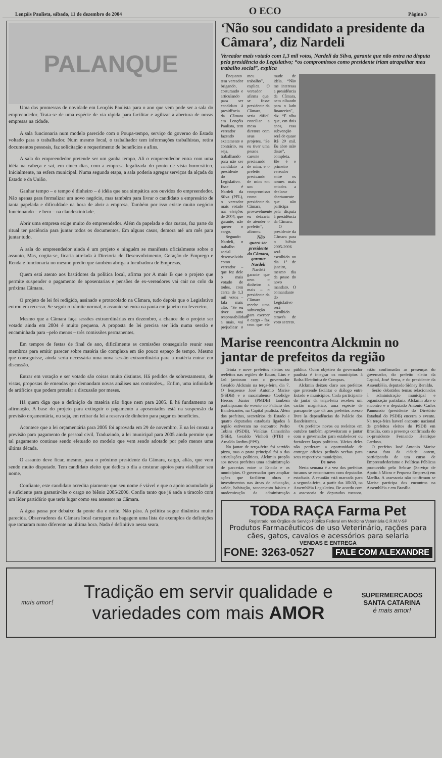Lençóis Paulista, sábado, 11 de dezembro de 2004 O ECO Página 3
PALANQUE
Uma das promessas de novidade em Lençóis Paulista para o ano que vem pode ser a sala do empreendedor. Trata-se de uma espécie de via rápida para facilitar e agilizar a abertura de novas empresas na cidade.
A sala funcionaria num modelo parecido com o Poupa-tempo, serviço do governo do Estado voltado para o trabalhador. Num mesmo local, o trabalhador tem informações trabalhistas, retira documentos pessoais, faz solicitação e requerimento de benefícios e afins.
A sala do empreendedor pretende ser um ganha tempo. Ali o empreendedor entra com uma idéia na cabeça e sai, em cinco dias, com a empresa legalizada do ponto de vista burocrático. Inicialmente, na esfera municipal. Numa segunda etapa, a sala poderia agregar serviços da alçada do Estado e da União.
Ganhar tempo – e tempo é dinheiro – é idéia que soa simpática aos ouvidos do empreendedor. Não apenas para formalizar um novo negócio, mas também para livrar o candidato a empresário de tanta papelada e dificuldade na hora de abrir a empresa. Também por isso existe muito negócio funcionando – e bem – na clandestinidade.
Abrir uma empresa exige muito do empreendedor. Além da papelada e dos custos, faz parte do ritual ter paciência para juntar todos os documentos. Em alguns casos, demora até um mês para juntar tudo.
A sala do empreendedor ainda é um projeto e ninguém se manifesta oficialmente sobre o assunto. Mas, cogita-se, ficaria atrelada à Diretoria de Desenvolvimento, Geração de Emprego e Renda e funcionaria no mesmo prédio que também abriga a Incubadora de Empresas.
Quem está atento aos bastidores da política local, afirma por A mais B que o projeto que permite suspender o pagamento de aposentarias e pensões de ex-vereadores vai cair no colo da próxima Câmara.
O projeto de lei foi redigido, assinado e protocolado na Câmara, tudo depois que o Legislativo entrou em recesso. Se seguir o trâmite normal, o assunto só entra na pauta em janeiro ou fevereiro.
Mesmo que a Câmara faça sessões extraordinárias em dezembro, a chance de o projeto ser votado ainda em 2004 é muito pequena. A proposta de lei precisa ser lida numa sessão e encaminhada para –pelo menos – três comissões permanentes.
Em tempos de festas de final de ano, dificilmente as comissões conseguirão reunir seus membros para emitir parecer sobre matéria tão complexa em tão pouco espaço de tempo. Mesmo que conseguisse, ainda seria necessária uma nova sessão extraordinária para a matéria entrar em discussão.
Entrar em votação e ser votado são coisas muito distintas. Há pedidos de sobrestamento, de vistas, propostas de emendas que demandam novas análises nas comissões... Enfim, uma infinidade de artifícios que podem protelar a discussão por meses.
Há quem diga que a definição da matéria não fique nem para 2005. E há fundamento na afirmação. A base do projeto para extinguir o pagamento a aposentados está na suspensão da previsão orçamentária, ou seja, em retirar da lei a reserva de dinheiro para pagar os benefícios.
Acontece que a lei orçamentária para 2005 foi aprovada em 29 de novembro. E na lei consta a previsão para pagamento de pessoal civil. Traduzindo, a lei municipal para 2005 ainda permite que tal pagamento continue sendo efetuado no modelo que vem sendo adotado por pelo menos uma última década.
O assunto deve ficar, mesmo, para o próximo presidente da Câmara, cargo, aliás, que vem sendo muito disputado. Tem candidato eleito que dedica o dia a costurar apoios para viabilizar seu nome.
Confiante, este candidato acredita piamente que seu nome é viável e que o apoio acumulado já é suficiente para garantir-lhe o cargo no biênio 2005/2006. Confia tanto que já anda a tiracolo com um líder partidário que teria lugar como seu assessor na Câmara.
A água passa por debaixo da ponte dia e noite. Não pára. A política segue dinâmica muito parecida. Observadores da Câmara local carregam na bagagem uma lista de exemplos de definições que tomaram rumo diferente na última hora. Nada é definitivo nessa seara.
‘Não sou candidato a presidente da Câmara’, diz Nardeli
Vereador mais votado com 1,3 mil votos, Nardeli da Silva, garante que não entra na disputa pela presidência do Legislativo; “os compromissos como presidente iriam atrapalhar meu trabalho social”, explica
Enquanto tem vereador brigando, costurando e articulando para ser candidato à presidência da Câmara em Lençóis Paulista, tem vereador fazendo exatamente o contrário, ou seja, trabalhando para não ser candidato a presidente do Legislativo. Esse é Nardeli da Silva (PFL), o vereador mais votado nas eleições de 2004, que garante, não querer o cargo.
Segundo Nardeli, o trabalho social desenvolvido como vereador – que fez dele o mais votado de todos, com cerca de 1,3 mil votos – fala mais alto. “Se eu tiver uma responsabilidade a mais, vai prejudicar o meu trabalho”, explica. O vereador afirma que, se fosse presidente da Câmara, seria difícil conciliar a mesa diretora com seus projetos. “Se eu tiver uma pessoa carente precisando de mim, e o prefeito precisando de mim em um compromisso como presidente da Câmara, provavelmente eu deixaria de atender o prefeito”, afirmou.
Não quero ser presidente da Câmara, garante Nardeli
Nardeli garante que nem o dinheiro a mais – o presidente da Câmara recebe uma subvenção para exercer o cargo – faz com que ele mude de idéia. “Não me interessa a presidência da Câmara, nem olhando para o lado financeiro”, diz. “E olha que, em dois anos, essa subvenção será de quase R$ 20 mil. Eu abro mão disso”, completa. Ele é o primeiro vereador entre os nomes mais cotados a declarar abertamente que não participa pela disputa à presidência da Câmara.
O presidente da Câmara para o biênio 2005-2006 será escolhido no dia 1º de janeiro, mesmo dia da posse do novo mandato. O comandante do Legislativo será escolhido através de voto secreto.
Marise reencontra Alckmin no jantar de prefeitos da região
Trinta e nove prefeitos eleitos ou reeleitos nas regiões de Bauru, Lins e Jaú jantaram com o governador Geraldo Alckmin na terça-feira, dia 7. O lençoense José Antonio Marise (PSDB) e o macatubense Coolidge Hercos Júnior (PMDB) também participaram do evento no Palácio dos Bandeirantes, na Capital paulista. Além dos prefeitos, secretários de Estado e quatro deputados estaduais ligados à região estiveram no encontro: Pedro Tobias (PSDB), Vinícius Camarinha (PSB), Geraldo Vinholi (PTB) e Arnaldo Jardim (PPS).
No jantar de terça-feira foi servido pizza, mas o prato principal foi o das articulações políticas. Alckmin propôs aos novos prefeitos uma administração de parcerias entre o Estado e os municípios. O governador quer ampliar ações que facilitem obras e investimentos nas áreas de educação, saúde, habitação, saneamento básico e modernização da administração pública. Outro objetivo do governador paulista é integrar os municípios à Bolsa Eletrônica de Compras.
Alckmin deixou claro aos prefeitos que pretende facilitar o diálogo entre Estado e municípios. Cada participante do jantar da terça-feira recebeu um cartão magnético, uma espécie de passaporte que dá aos prefeitos acesso livre às dependências do Palácio dos Bandeirantes.
Os prefeitos novos ou reeleitos em outubro também aproveitaram o jantar com o governador para estabelecer ou fortalecer laços políticos. Vários deles não perderam a oportunidade de entregar ofícios pedindo verbas para seus respectivos municípios.
De novo
Nesta semana é a vez dos prefeitos tucanos se encontrarem com deputados estaduais. A reunião está marcada para a segunda-feira, a partir das 18h30, na Assembléia Legislativa. De acordo com a assessoria de deputados tucanos, estão confirmadas as presenças do governador, do prefeito eleito da Capital, José Serra, e do presidente da Assembléia, deputado Sidney Beraldo.
Serão debatidos temas relacionados à administração municipal e organização partidária. Alckmin abre o encontro e o deputado Antonio Carlos Pannunzio (presidente do Diretório Estadual do PSDB) encerra o evento. Na terça-feira haverá encontro nacional de prefeitos eleitos do PSDB em Brasília, com a presença confirmada do ex-presidente Fernando Henrique Cardoso.
O prefeito José Antonio Marise estava fora da cidade ontem, participando de um curso de Empreendedorismo e Políticas Públicas promovido pelo Sebrae (Serviço de Apoio à Micro e Pequena Empresa) em Marília. A assessoria não confirmou se Marise participa dos encontros na Assembléia e em Brasília.
TODA RAÇA Farma Pet
Registrado nos Órgãos de Serviço Público Federal em Medicina Veterinária C.R.M.V-SP
Produtos Farmacêuticos de uso Veterinário, rações para cães, gatos, cavalos e acessórios para selaria
VENDAS E ENTREGA
FONE: 3263-0527 FALE COM ALEXANDRE
mais amor! Tradição em servir qualidade e variedades com mais AMOR SUPERMERCADOS
SANTA CATARINA
é mais amor!